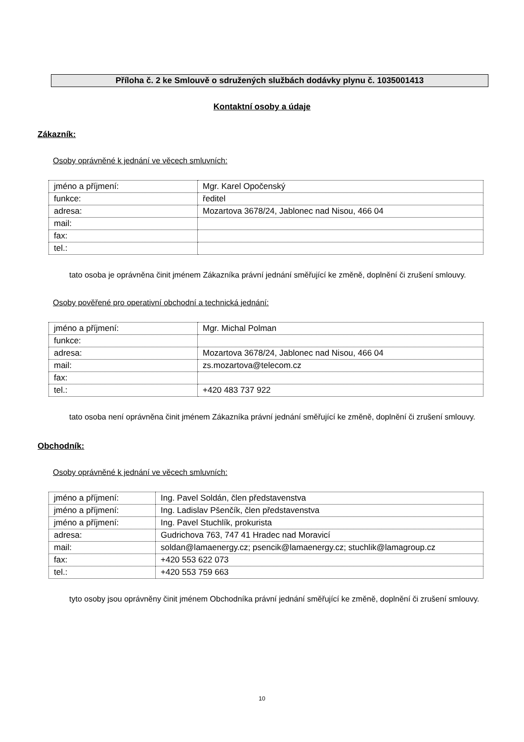Příloha č. 2 ke Smlouvě o sdružených službách dodávky plynu č. 1035001413
Kontaktní osoby a údaje
Zákazník:
Osoby oprávněné k jednání ve věcech smluvních:
| jméno a příjmení: | Mgr. Karel Opočenský |
| funkce: | ředitel |
| adresa: | Mozartova 3678/24, Jablonec nad Nisou, 466 04 |
| mail: | |
| fax: | |
| tel.: | |
tato osoba je oprávněna činit jménem Zákazníka právní jednání směřující ke změně, doplnění či zrušení smlouvy.
Osoby pověřené pro operativní obchodní a technická jednání:
| jméno a příjmení: | Mgr. Michal Polman |
| funkce: | |
| adresa: | Mozartova 3678/24, Jablonec nad Nisou, 466 04 |
| mail: | zs.mozartova@telecom.cz |
| fax: | |
| tel.: | +420 483 737 922 |
tato osoba není oprávněna činit jménem Zákazníka právní jednání směřující ke změně, doplnění či zrušení smlouvy.
Obchodník:
Osoby oprávněné k jednání ve věcech smluvních:
| jméno a příjmení: | Ing. Pavel Soldán, člen představenstva |
| jméno a příjmení: | Ing. Ladislav Pšenčík, člen představenstva |
| jméno a příjmení: | Ing. Pavel Stuchlík, prokurista |
| adresa: | Gudrichova 763, 747 41 Hradec nad Moravicí |
| mail: | soldan@lamaenergy.cz; psencik@lamaenergy.cz; stuchlik@lamagroup.cz |
| fax: | +420 553 622 073 |
| tel.: | +420 553 759 663 |
tyto osoby jsou oprávněny činit jménem Obchodníka právní jednání směřující ke změně, doplnění či zrušení smlouvy.
10